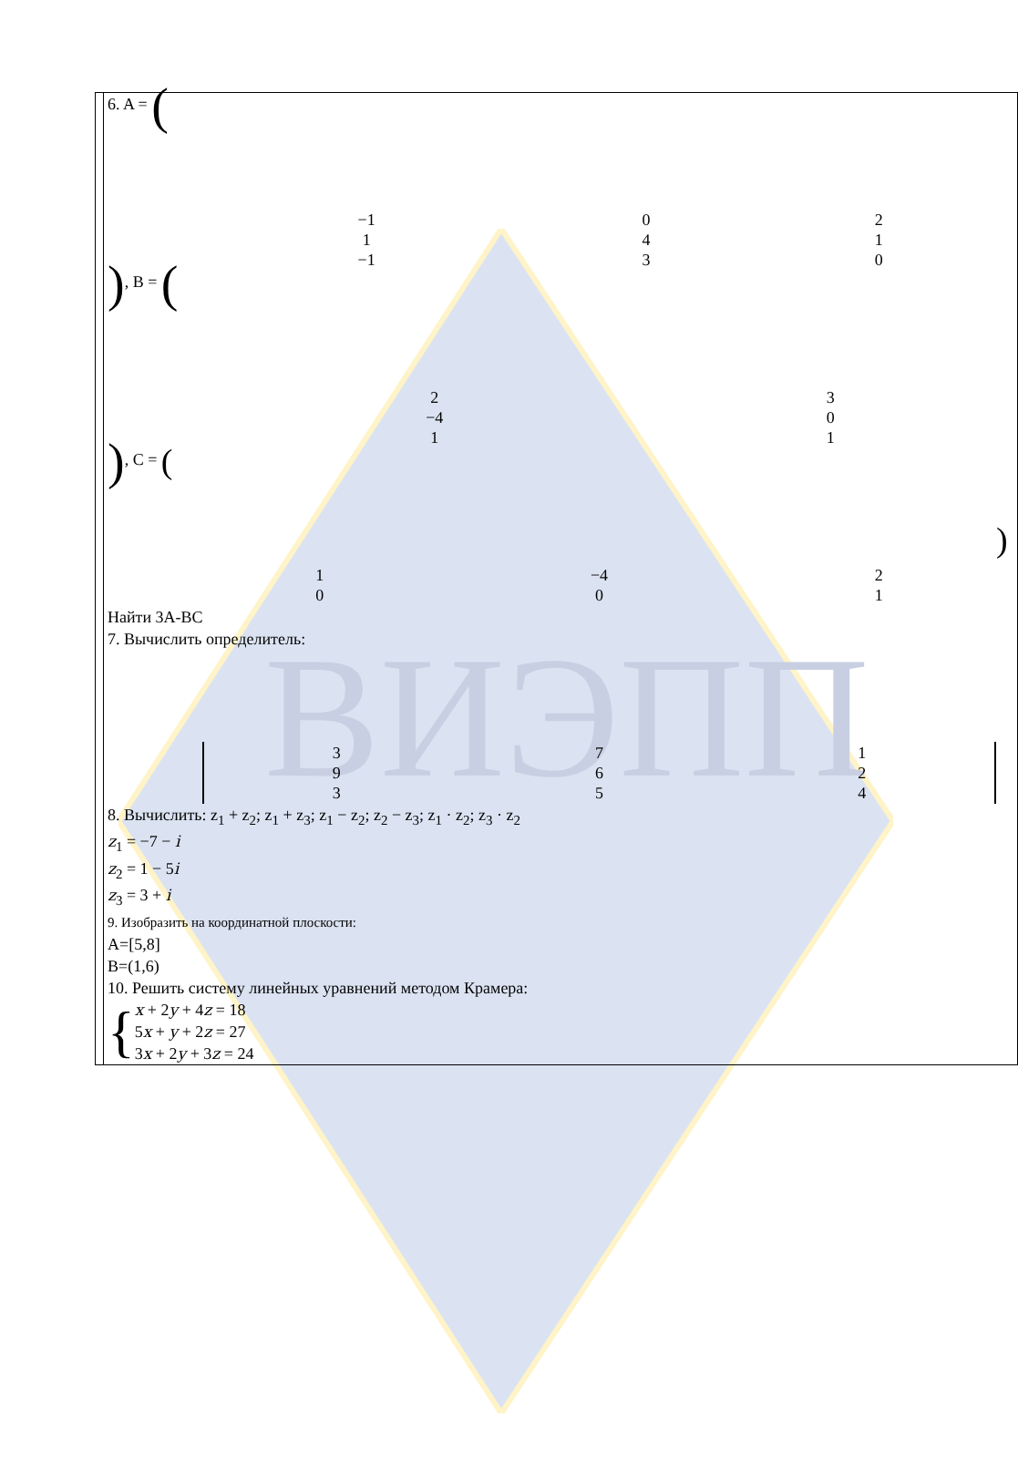ВИЭПП
| | 6. A = ( / −1 / 0 / 2 / / 1 / 4 / 1 / / −1 / 3 / 0 / ) , B = ( / 2 / 3 / / −4 / 0 / / 1 / 1 / ) , C = ( / 1 / −4 / 2 / / 0 / 0 / 1 / ) Найти 3А-ВС 7. Вычислить определитель: / 3 / 7 / 1 / / 9 / 6 / 2 / / 3 / 5 / 4 / 8. Вычислить: z<sub>1</sub> + z<sub>2</sub>; z<sub>1</sub> + z<sub>3</sub>; z<sub>1</sub> − z<sub>2</sub>; z<sub>2</sub> − z<sub>3</sub>; z<sub>1</sub> · z<sub>2</sub>; z<sub>3</sub> · z<sub>2</sub> z<sub>1</sub> = −7 − i z<sub>2</sub> = 1 − 5 i z<sub>3</sub> = 3 + i 9. Изобразить на координатной плоскости: A=[5,8] B=(1,6) 10. Решить систему линейных уравнений методом Крамера: { x + 2 y + 4 z = 18 5 x + y + 2 z = 27 3 x + 2 y + 3 z = 24 |